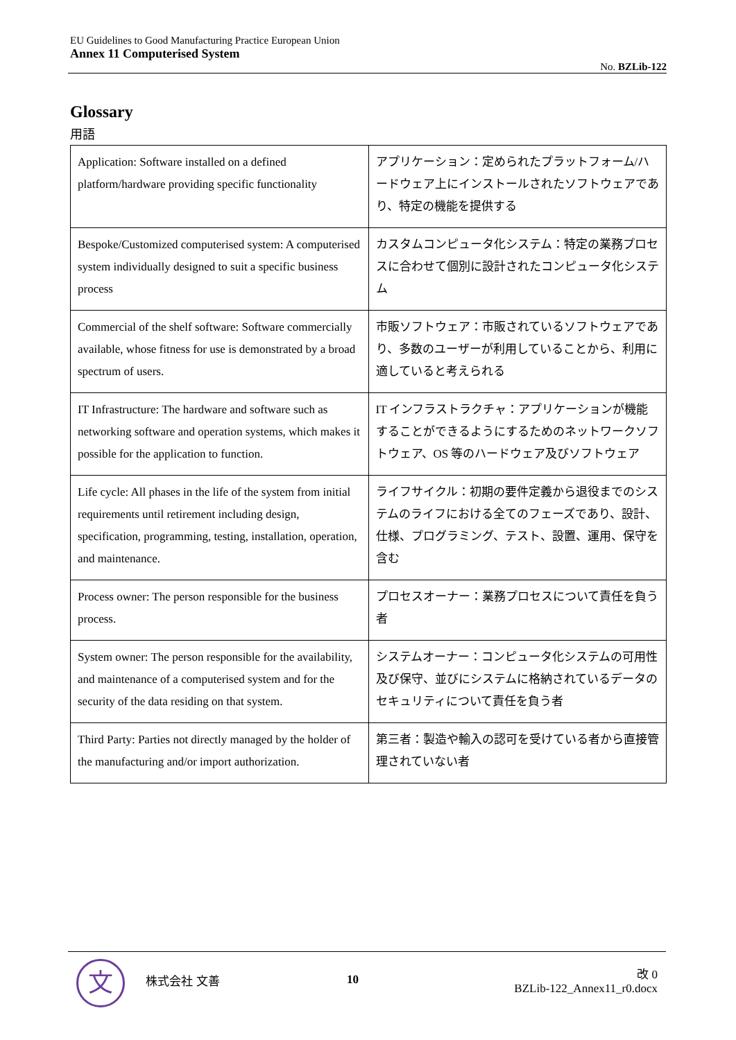EU Guidelines to Good Manufacturing Practice European Union
Annex 11 Computerised System
No. BZLib-122
Glossary
用語
| Application: Software installed on a defined platform/hardware providing specific functionality | アプリケーション：定められたプラットフォーム/ハードウェア上にインストールされたソフトウェアであり、特定の機能を提供する |
| Bespoke/Customized computerised system: A computerised system individually designed to suit a specific business process | カスタムコンピュータ化システム：特定の業務プロセスに合わせて個別に設計されたコンピュータ化システム |
| Commercial of the shelf software: Software commercially available, whose fitness for use is demonstrated by a broad spectrum of users. | 市販ソフトウェア：市販されているソフトウェアであり、多数のユーザーが利用していることから、利用に適していると考えられる |
| IT Infrastructure: The hardware and software such as networking software and operation systems, which makes it possible for the application to function. | IT インフラストラクチャ：アプリケーションが機能することができるようにするためのネットワークソフトウェア、OS 等のハードウェア及びソフトウェア |
| Life cycle: All phases in the life of the system from initial requirements until retirement including design, specification, programming, testing, installation, operation, and maintenance. | ライフサイクル：初期の要件定義から退役までのシステムのライフにおける全てのフェーズであり、設計、仕様、プログラミング、テスト、設置、運用、保守を含む |
| Process owner: The person responsible for the business process. | プロセスオーナー：業務プロセスについて責任を負う者 |
| System owner: The person responsible for the availability, and maintenance of a computerised system and for the security of the data residing on that system. | システムオーナー：コンピュータ化システムの可用性及び保守、並びにシステムに格納されているデータのセキュリティについて責任を負う者 |
| Third Party: Parties not directly managed by the holder of the manufacturing and/or import authorization. | 第三者：製造や輸入の認可を受けている者から直接管理されていない者 |
文
株式会社 文善 10
改 0
BZLib-122_Annex11_r0.docx